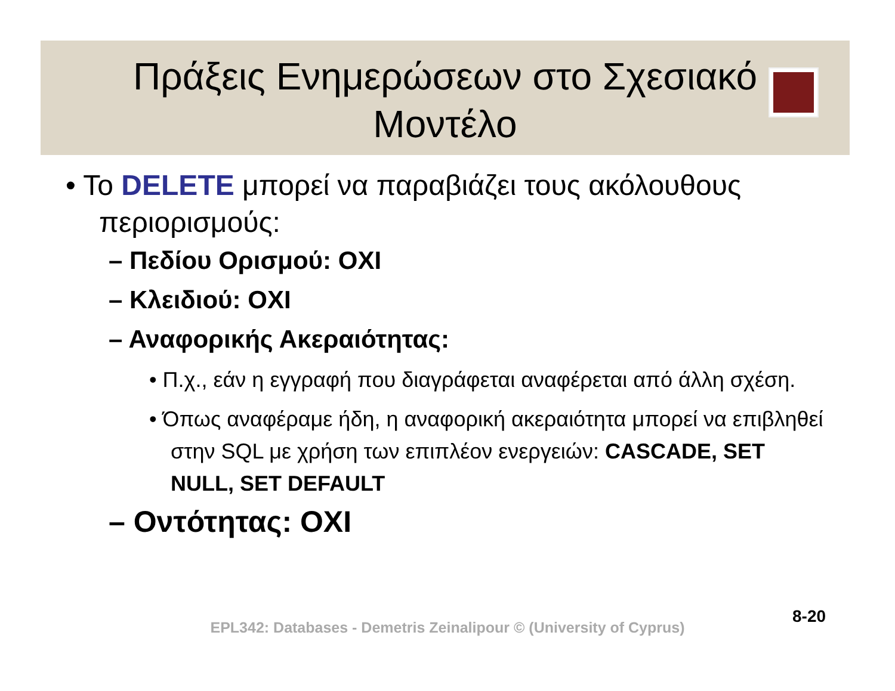Πράξεις Ενημερώσεων στο Σχεσιακό Μοντέλο
• Το DELETE μπορεί να παραβιάζει τους ακόλουθους περιορισμούς:
– Πεδίου Ορισμού: ΟΧΙ
– Κλειδιού: ΟΧΙ
– Αναφορικής Ακεραιότητας:
• Π.χ., εάν η εγγραφή που διαγράφεται αναφέρεται από άλλη σχέση.
• Όπως αναφέραμε ήδη, η αναφορική ακεραιότητα μπορεί να επιβληθεί στην SQL με χρήση των επιπλέον ενεργειών: CASCADE, SET NULL, SET DEFAULT
– Οντότητας: ΟΧΙ
8-20
EPL342: Databases - Demetris Zeinalipour © (University of Cyprus)